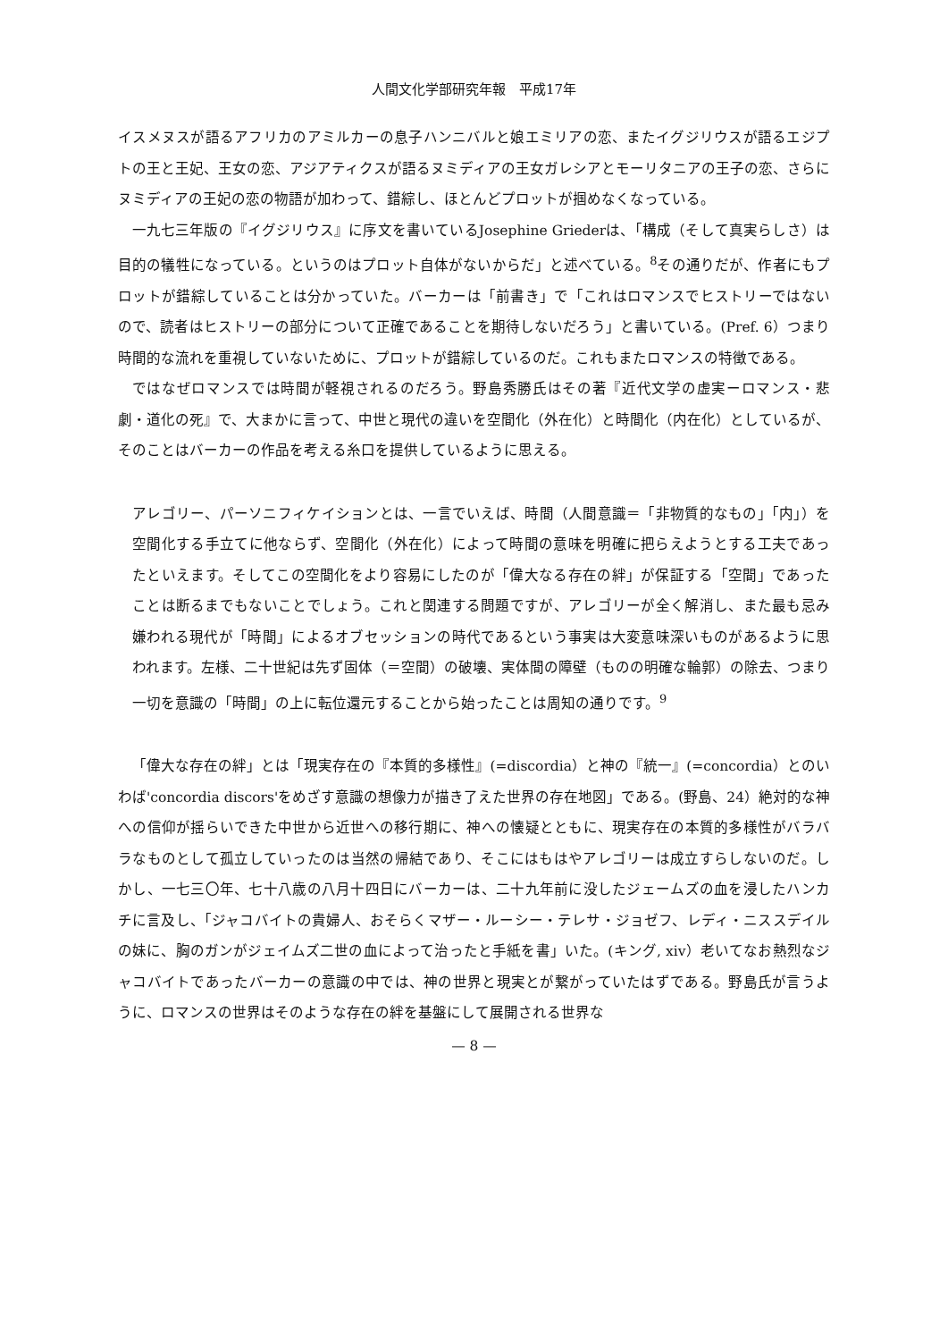人間文化学部研究年報　平成17年
イスメヌスが語るアフリカのアミルカーの息子ハンニバルと娘エミリアの恋、またイグジリウスが語るエジプトの王と王妃、王女の恋、アジアティクスが語るヌミディアの王女ガレシアとモーリタニアの王子の恋、さらにヌミディアの王妃の恋の物語が加わって、錯綜し、ほとんどプロットが掴めなくなっている。
一九七三年版の『イグジリウス』に序文を書いているJosephine Griederは、「構成（そして真実らしさ）は目的の犠牲になっている。というのはプロット自体がないからだ」と述べている。<sup>8</sup>その通りだが、作者にもプロットが錯綜していることは分かっていた。バーカーは「前書き」で「これはロマンスでヒストリーではないので、読者はヒストリーの部分について正確であることを期待しないだろう」と書いている。(Pref. 6）つまり時間的な流れを重視していないために、プロットが錯綜しているのだ。これもまたロマンスの特徴である。
ではなぜロマンスでは時間が軽視されるのだろう。野島秀勝氏はその著『近代文学の虚実ーロマンス・悲劇・道化の死』で、大まかに言って、中世と現代の違いを空間化（外在化）と時間化（内在化）としているが、そのことはバーカーの作品を考える糸口を提供しているように思える。
アレゴリー、パーソニフィケイションとは、一言でいえば、時間（人間意識＝「非物質的なもの」「内」）を空間化する手立てに他ならず、空間化（外在化）によって時間の意味を明確に把らえようとする工夫であったといえます。そしてこの空間化をより容易にしたのが「偉大なる存在の絆」が保証する「空間」であったことは断るまでもないことでしょう。これと関連する問題ですが、アレゴリーが全く解消し、また最も忌み嫌われる現代が「時間」によるオブセッションの時代であるという事実は大変意味深いものがあるように思われます。左様、二十世紀は先ず固体（＝空間）の破壊、実体間の障壁（ものの明確な輪郭）の除去、つまり一切を意識の「時間」の上に転位還元することから始ったことは周知の通りです。<sup>9</sup>
「偉大な存在の絆」とは「現実存在の『本質的多様性』(=discordia）と神の『統一』(=concordia）とのいわば'concordia discors'をめざす意識の想像力が描き了えた世界の存在地図」である。(野島、24）絶対的な神への信仰が揺らいできた中世から近世への移行期に、神への懐疑とともに、現実存在の本質的多様性がバラバラなものとして孤立していったのは当然の帰結であり、そこにはもはやアレゴリーは成立すらしないのだ。しかし、一七三〇年、七十八歳の八月十四日にバーカーは、二十九年前に没したジェームズの血を浸したハンカチに言及し、「ジャコバイトの貴婦人、おそらくマザー・ルーシー・テレサ・ジョゼフ、レディ・ニススデイルの妹に、胸のガンがジェイムズ二世の血によって治ったと手紙を書」いた。(キング, xiv）老いてなお熱烈なジャコバイトであったバーカーの意識の中では、神の世界と現実とが繋がっていたはずである。野島氏が言うように、ロマンスの世界はそのような存在の絆を基盤にして展開される世界な
— 8 —